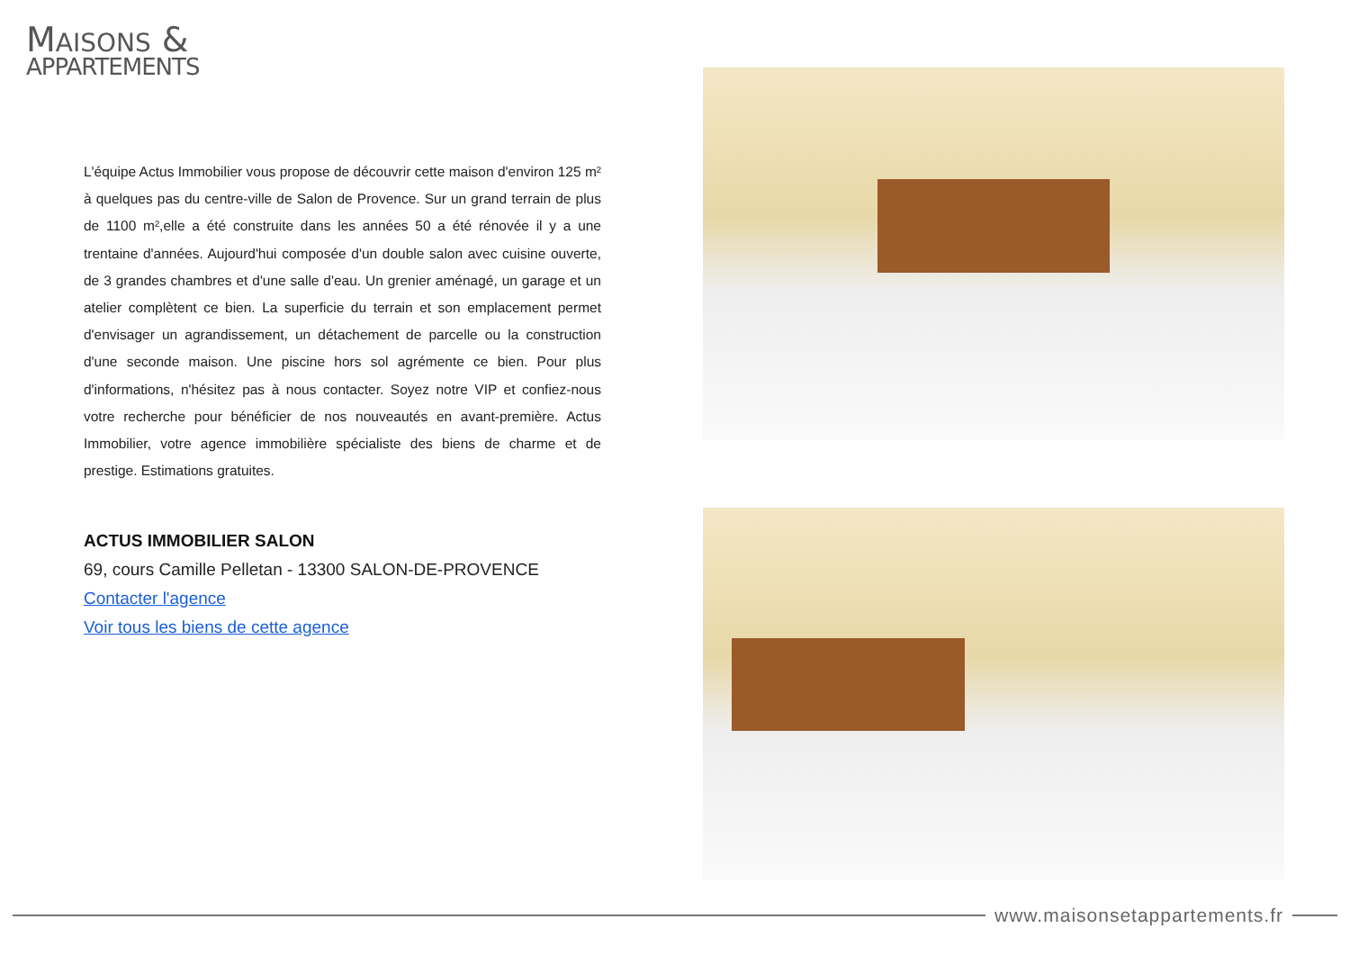MAISONS &
APPARTEMENTS
L'équipe Actus Immobilier vous propose de découvrir cette maison d'environ 125 m² à quelques pas du centre-ville de Salon de Provence. Sur un grand terrain de plus de 1100 m²,elle a été construite dans les années 50 a été rénovée il y a une trentaine d'années. Aujourd'hui composée d'un double salon avec cuisine ouverte, de 3 grandes chambres et d'une salle d'eau. Un grenier aménagé, un garage et un atelier complètent ce bien. La superficie du terrain et son emplacement permet d'envisager un agrandissement, un détachement de parcelle ou la construction d'une seconde maison. Une piscine hors sol agrémente ce bien. Pour plus d'informations, n'hésitez pas à nous contacter. Soyez notre VIP et confiez-nous votre recherche pour bénéficier de nos nouveautés en avant-première. Actus Immobilier, votre agence immobilière spécialiste des biens de charme et de prestige. Estimations gratuites.
ACTUS IMMOBILIER SALON
69, cours Camille Pelletan - 13300 SALON-DE-PROVENCE
Contacter l'agence
Voir tous les biens de cette agence
www.maisonsetappartements.fr